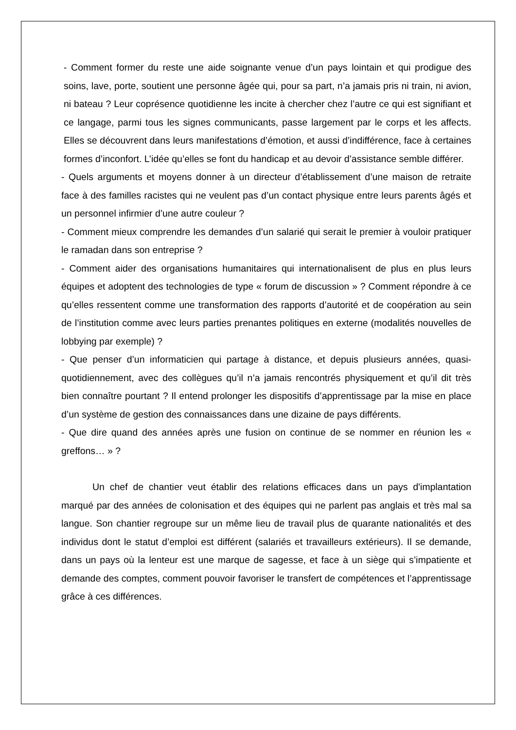- Comment former du reste une aide soignante venue d’un pays lointain et qui prodigue des soins, lave, porte, soutient une personne âgée qui, pour sa part, n’a jamais pris ni train, ni avion, ni bateau ? Leur coprésence quotidienne les incite à chercher chez l’autre ce qui est signifiant et ce langage, parmi tous les signes communicants, passe largement par le corps et les affects. Elles se découvrent dans leurs manifestations d’émotion, et aussi d’indifférence, face à certaines formes d’inconfort. L’idée qu’elles se font du handicap et au devoir d’assistance semble différer.
- Quels arguments et moyens donner à un directeur d’établissement d’une maison de retraite face à des familles racistes qui ne veulent pas d’un contact physique entre leurs parents âgés et un personnel infirmier d’une autre couleur ?
- Comment mieux comprendre les demandes d’un salarié qui serait le premier à vouloir pratiquer le ramadan dans son entreprise ?
- Comment aider des organisations humanitaires qui internationalisent de plus en plus leurs équipes et adoptent des technologies de type « forum de discussion » ? Comment répondre à ce qu’elles ressentent comme une transformation des rapports d’autorité et de coopération au sein de l’institution comme avec leurs parties prenantes politiques en externe (modalités nouvelles de lobbying par exemple) ?
- Que penser d’un informaticien qui partage à distance, et depuis plusieurs années, quasi-quotidiennement, avec des collègues qu’il n’a jamais rencontrés physiquement et qu’il dit très bien connaître pourtant ? Il entend prolonger les dispositifs d’apprentissage par la mise en place d’un système de gestion des connaissances dans une dizaine de pays différents.
- Que dire quand des années après une fusion on continue de se nommer en réunion les « greffons… » ?
Un chef de chantier veut établir des relations efficaces dans un pays d'implantation marqué par des années de colonisation et des équipes qui ne parlent pas anglais et très mal sa langue. Son chantier regroupe sur un même lieu de travail plus de quarante nationalités et des individus dont le statut d’emploi est différent (salariés et travailleurs extérieurs). Il se demande, dans un pays où la lenteur est une marque de sagesse, et face à un siège qui s’impatiente et demande des comptes, comment pouvoir favoriser le transfert de compétences et l’apprentissage grâce à ces différences.